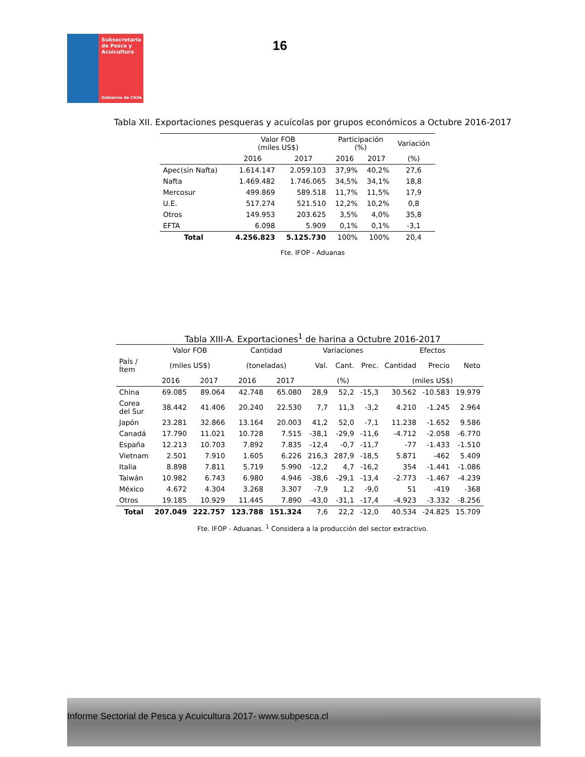Subsecretaría
de Pesca y
Acuicultura
Gobierno de Chile
16
Tabla XII. Exportaciones pesqueras y acuícolas por grupos económicos a Octubre 2016-2017
| | Valor FOB (miles US$) | | Participación (%) | | Variación |
| --- | --- | --- | --- | --- | --- |
| | 2016 | 2017 | 2016 | 2017 | (%) |
| Apec(sin Nafta) | 1.614.147 | 2.059.103 | 37,9% | 40,2% | 27,6 |
| Nafta | 1.469.482 | 1.746.065 | 34,5% | 34,1% | 18,8 |
| Mercosur | 499.869 | 589.518 | 11,7% | 11,5% | 17,9 |
| U.E. | 517.274 | 521.510 | 12,2% | 10,2% | 0,8 |
| Otros | 149.953 | 203.625 | 3,5% | 4,0% | 35,8 |
| EFTA | 6.098 | 5.909 | 0,1% | 0,1% | -3,1 |
| Total | 4.256.823 | 5.125.730 | 100% | 100% | 20,4 |
Fte. IFOP - Aduanas
Tabla XIII-A. Exportaciones<sup>1</sup> de harina a Octubre 2016-2017
| | Valor FOB | | Cantidad | | Variaciones | | | Efectos | | |
| --- | --- | --- | --- | --- | --- | --- | --- | --- | --- | --- |
| País / Ítem | (miles US$) | | (toneladas) | | Val. | Cant. | Prec. | Cantidad | Precio | Neto |
| | 2016 | 2017 | 2016 | 2017 | (%) | | | (miles US$) | | |
| China | 69.085 | 89.064 | 42.748 | 65.080 | 28,9 | 52,2 | -15,3 | 30.562 | -10.583 | 19.979 |
| Corea del Sur | 38.442 | 41.406 | 20.240 | 22.530 | 7,7 | 11,3 | -3,2 | 4.210 | -1.245 | 2.964 |
| Japón | 23.281 | 32.866 | 13.164 | 20.003 | 41,2 | 52,0 | -7,1 | 11.238 | -1.652 | 9.586 |
| Canadá | 17.790 | 11.021 | 10.728 | 7.515 | -38,1 | -29,9 | -11,6 | -4.712 | -2.058 | -6.770 |
| España | 12.213 | 10.703 | 7.892 | 7.835 | -12,4 | -0,7 | -11,7 | -77 | -1.433 | -1.510 |
| Vietnam | 2.501 | 7.910 | 1.605 | 6.226 | 216,3 | 287,9 | -18,5 | 5.871 | -462 | 5.409 |
| Italia | 8.898 | 7.811 | 5.719 | 5.990 | -12,2 | 4,7 | -16,2 | 354 | -1.441 | -1.086 |
| Taiwán | 10.982 | 6.743 | 6.980 | 4.946 | -38,6 | -29,1 | -13,4 | -2.773 | -1.467 | -4.239 |
| México | 4.672 | 4.304 | 3.268 | 3.307 | -7,9 | 1,2 | -9,0 | 51 | -419 | -368 |
| Otros | 19.185 | 10.929 | 11.445 | 7.890 | -43,0 | -31,1 | -17,4 | -4.923 | -3.332 | -8.256 |
| Total | 207.049 | 222.757 | 123.788 | 151.324 | 7,6 | 22,2 | -12,0 | 40.534 | -24.825 | 15.709 |
Fte. IFOP - Aduanas. <sup>1</sup> Considera a la producción del sector extractivo.
Informe Sectorial de Pesca y Acuicultura 2017- www.subpesca.cl